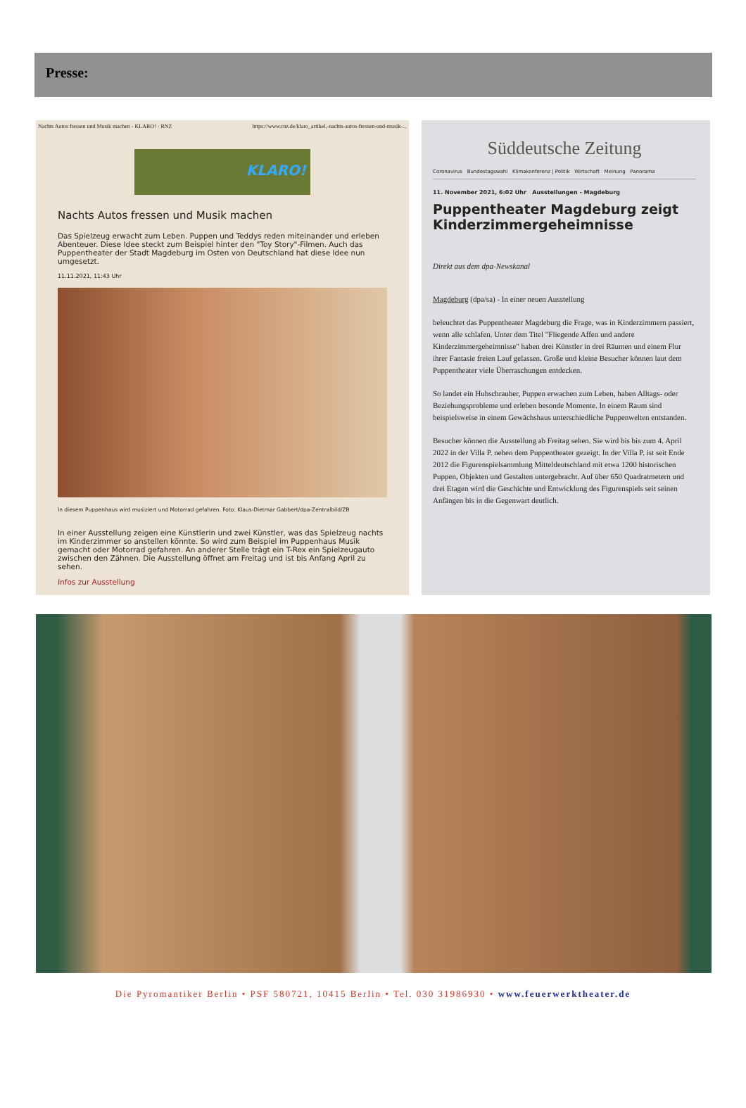Presse:
Nachts Autos fressen und Musik machen - KLARO! - RNZ https://www.rnz.de/klaro_artikel,-nachts-autos-fressen-und-musik-...
KLARO!
Nachts Autos fressen und Musik machen
Das Spielzeug erwacht zum Leben. Puppen und Teddys reden miteinander und erleben Abenteuer. Diese Idee steckt zum Beispiel hinter den "Toy Story"-Filmen. Auch das Puppentheater der Stadt Magdeburg im Osten von Deutschland hat diese Idee nun umgesetzt.
11.11.2021, 11:43 Uhr
In diesem Puppenhaus wird musiziert und Motorrad gefahren. Foto: Klaus-Dietmar Gabbert/dpa-Zentralbild/ZB
In einer Ausstellung zeigen eine Künstlerin und zwei Künstler, was das Spielzeug nachts im Kinderzimmer so anstellen könnte. So wird zum Beispiel im Puppenhaus Musik gemacht oder Motorrad gefahren. An anderer Stelle trägt ein T-Rex ein Spielzeugauto zwischen den Zähnen. Die Ausstellung öffnet am Freitag und ist bis Anfang April zu sehen.
Infos zur Ausstellung
Süddeutsche Zeitung
Coronavirus Bundestagswahl Klimakonferenz | Politik Wirtschaft Meinung Panorama
11. November 2021, 6:02 Uhr Ausstellungen - Magdeburg
Puppentheater Magdeburg zeigt Kinderzimmergeheimnisse
Direkt aus dem dpa-Newskanal
Magdeburg (dpa/sa) - In einer neuen Ausstellung
beleuchtet das Puppentheater Magdeburg die Frage, was in Kinderzimmern passiert, wenn alle schlafen. Unter dem Titel "Fliegende Affen und andere Kinderzimmergeheimnisse" haben drei Künstler in drei Räumen und einem Flur ihrer Fantasie freien Lauf gelassen. Große und kleine Besucher können laut dem Puppentheater viele Überraschungen entdecken.
So landet ein Hubschrauber, Puppen erwachen zum Leben, haben Alltags- oder Beziehungsprobleme und erleben besonde Momente. In einem Raum sind beispielsweise in einem Gewächshaus unterschiedliche Puppenwelten entstanden.
Besucher können die Ausstellung ab Freitag sehen. Sie wird bis bis zum 4. April 2022 in der Villa P. neben dem Puppentheater gezeigt. In der Villa P. ist seit Ende 2012 die Figurenspielsammlung Mitteldeutschland mit etwa 1200 historischen Puppen, Objekten und Gestalten untergebracht. Auf über 650 Quadratmetern und drei Etagen wird die Geschichte und Entwicklung des Figurenspiels seit seinen Anfängen bis in die Gegenwart deutlich.
Die Pyromantiker Berlin • PSF 580721, 10415 Berlin • Tel. 030 31986930 • www.feuerwerktheater.de